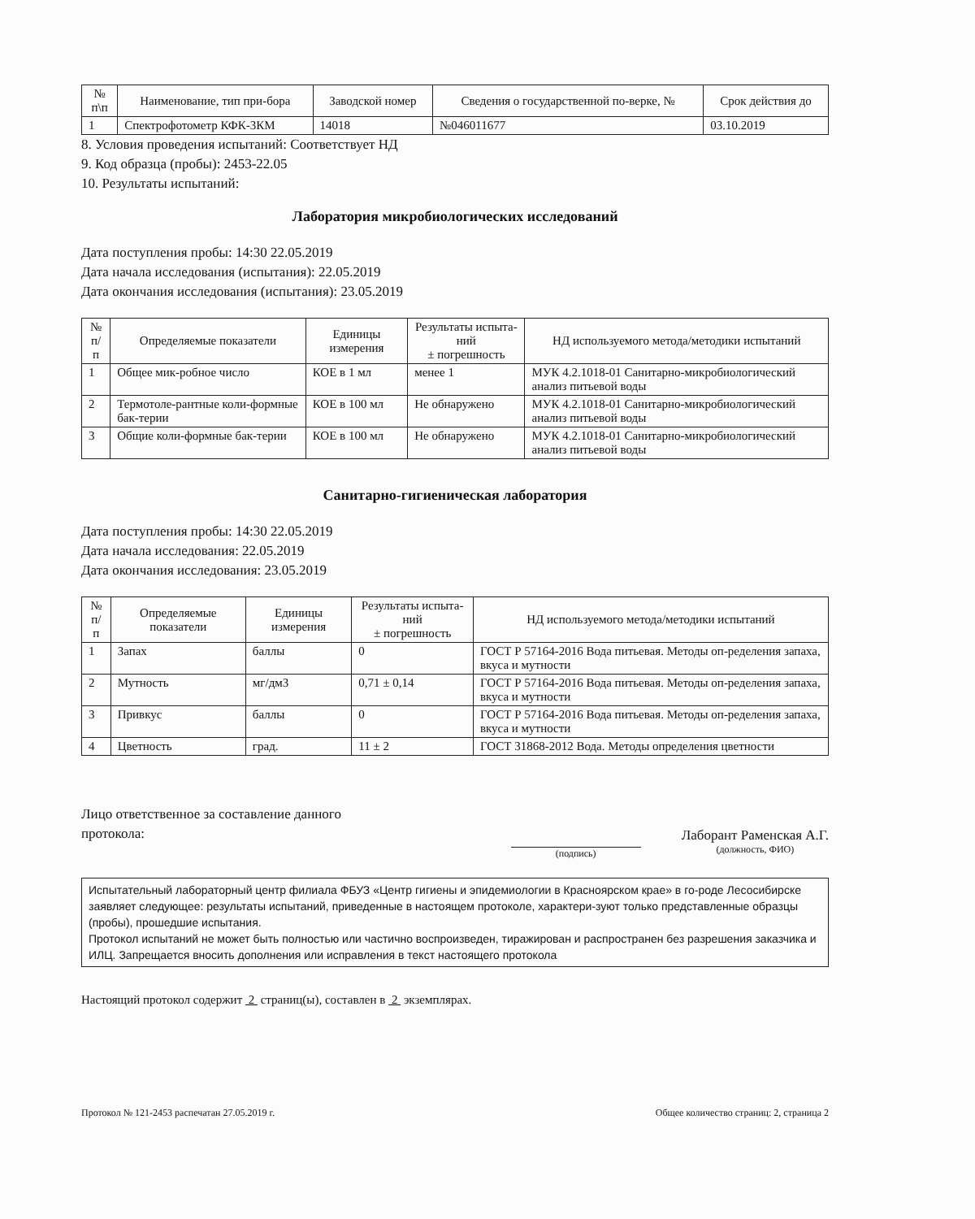| № п\п | Наименование, тип при-бора | Заводской номер | Сведения о государственной по-верке, № | Срок действия до |
| --- | --- | --- | --- | --- |
| 1 | Спектрофотометр КФК-3КМ | 14018 | №046011677 | 03.10.2019 |
8. Условия проведения испытаний: Соответствует НД
9. Код образца (пробы): 2453-22.05
10. Результаты испытаний:
Лаборатория микробиологических исследований
Дата поступления пробы: 14:30 22.05.2019
Дата начала исследования (испытания): 22.05.2019
Дата окончания исследования (испытания): 23.05.2019
| № п/п | Определяемые показатели | Единицы измерения | Результаты испыта-ний ± погрешность | НД используемого метода/методики испытаний |
| --- | --- | --- | --- | --- |
| 1 | Общее мик-робное число | КОЕ в 1 мл | менее 1 | МУК 4.2.1018-01 Санитарно-микробиологический анализ питьевой воды |
| 2 | Термотоле-рантные коли-формные бак-терии | КОЕ в 100 мл | Не обнаружено | МУК 4.2.1018-01 Санитарно-микробиологический анализ питьевой воды |
| 3 | Общие коли-формные бак-терии | КОЕ в 100 мл | Не обнаружено | МУК 4.2.1018-01 Санитарно-микробиологический анализ питьевой воды |
Санитарно-гигиеническая лаборатория
Дата поступления пробы: 14:30 22.05.2019
Дата начала исследования: 22.05.2019
Дата окончания исследования: 23.05.2019
| № п/п | Определяемые показатели | Единицы измерения | Результаты испыта-ний ± погрешность | НД используемого метода/методики испытаний |
| --- | --- | --- | --- | --- |
| 1 | Запах | баллы | 0 | ГОСТ Р 57164-2016 Вода питьевая. Методы оп-ределения запаха, вкуса и мутности |
| 2 | Мутность | мг/дм3 | 0,71 ± 0,14 | ГОСТ Р 57164-2016 Вода питьевая. Методы оп-ределения запаха, вкуса и мутности |
| 3 | Привкус | баллы | 0 | ГОСТ Р 57164-2016 Вода питьевая. Методы оп-ределения запаха, вкуса и мутности |
| 4 | Цветность | град. | 11 ± 2 | ГОСТ 31868-2012 Вода. Методы определения цветности |
Лицо ответственное за составление данного
протокола:
(подпись)
Лаборант Раменская А.Г.
(должность, ФИО)
Испытательный лабораторный центр филиала ФБУЗ «Центр гигиены и эпидемиологии в Красноярском крае» в го-роде Лесосибирске заявляет следующее: результаты испытаний, приведенные в настоящем протоколе, характери-зуют только представленные образцы (пробы), прошедшие испытания.
Протокол испытаний не может быть полностью или частично воспроизведен, тиражирован и распространен без разрешения заказчика и ИЛЦ. Запрещается вносить дополнения или исправления в текст настоящего протокола
Настоящий протокол содержит 2 страниц(ы), составлен в 2 экземплярах.
Протокол № 121-2453 распечатан 27.05.2019 г. Общее количество страниц: 2, страница 2